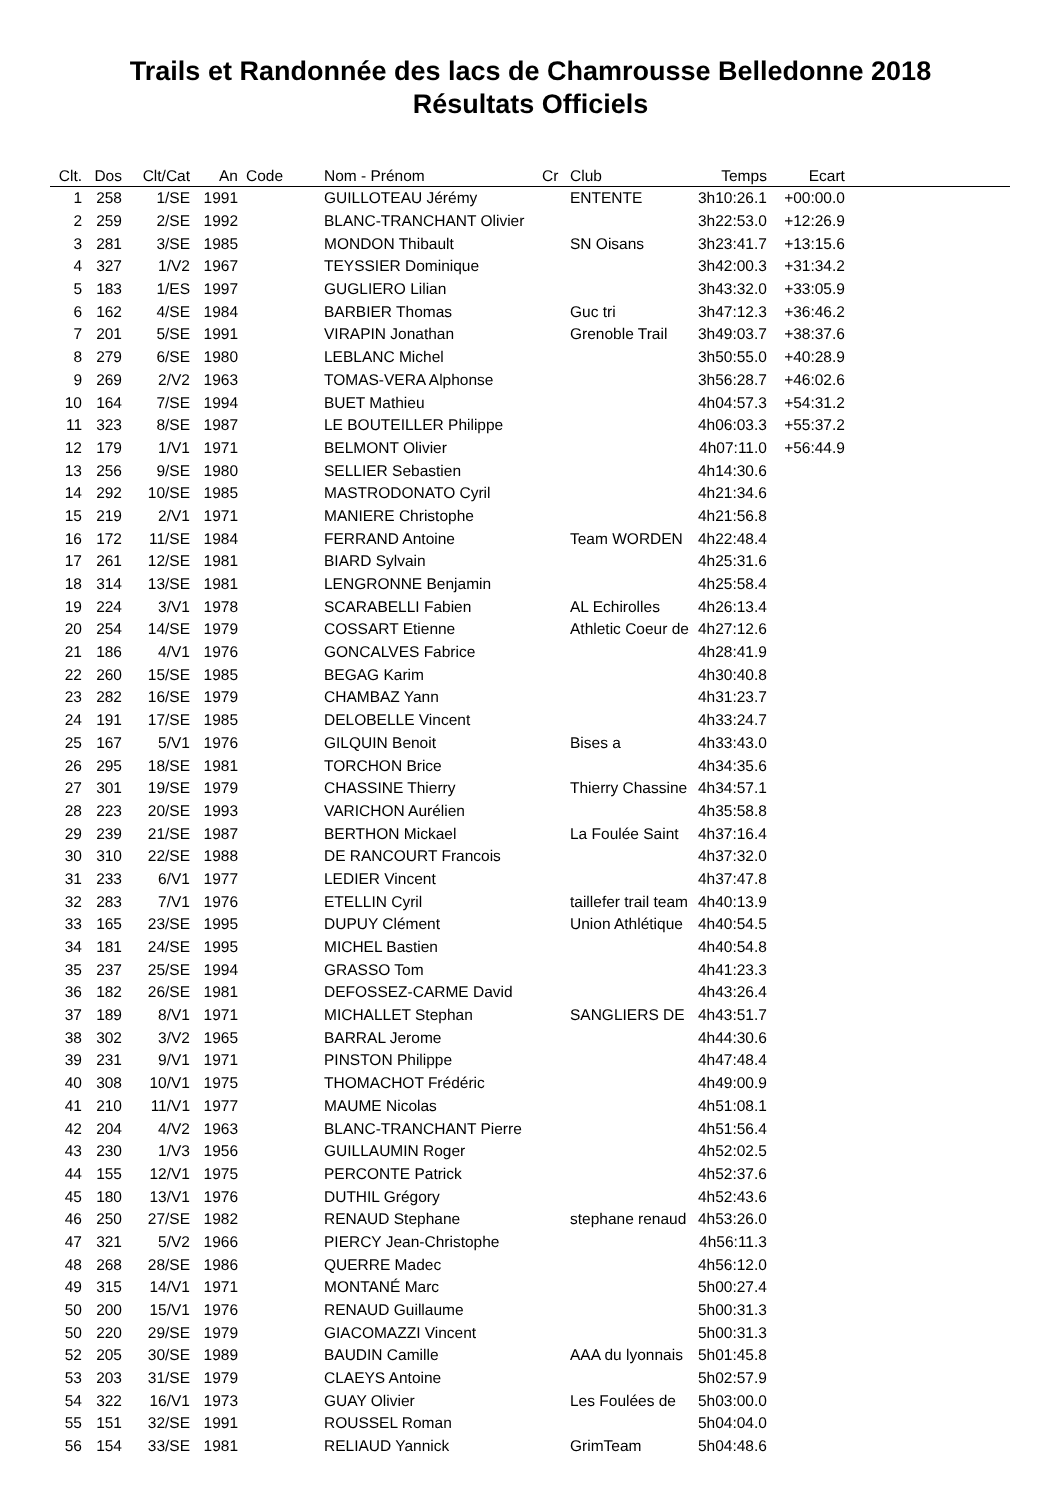Trails et Randonnée des lacs de Chamrousse Belledonne 2018
Résultats Officiels
| Clt. | Dos | Clt/Cat | An | Code | Nom - Prénom | Cr | Club | Temps | Ecart | |
| --- | --- | --- | --- | --- | --- | --- | --- | --- | --- | --- |
| 1 | 258 | 1/SE | 1991 | | GUILLOTEAU Jérémy | | ENTENTE | 3h10:26.1 | +00:00.0 | |
| 2 | 259 | 2/SE | 1992 | | BLANC-TRANCHANT Olivier | | | 3h22:53.0 | +12:26.9 | |
| 3 | 281 | 3/SE | 1985 | | MONDON Thibault | | SN Oisans | 3h23:41.7 | +13:15.6 | |
| 4 | 327 | 1/V2 | 1967 | | TEYSSIER Dominique | | | 3h42:00.3 | +31:34.2 | |
| 5 | 183 | 1/ES | 1997 | | GUGLIERO Lilian | | | 3h43:32.0 | +33:05.9 | |
| 6 | 162 | 4/SE | 1984 | | BARBIER Thomas | | Guc tri | 3h47:12.3 | +36:46.2 | |
| 7 | 201 | 5/SE | 1991 | | VIRAPIN Jonathan | | Grenoble Trail | 3h49:03.7 | +38:37.6 | |
| 8 | 279 | 6/SE | 1980 | | LEBLANC Michel | | | 3h50:55.0 | +40:28.9 | |
| 9 | 269 | 2/V2 | 1963 | | TOMAS-VERA Alphonse | | | 3h56:28.7 | +46:02.6 | |
| 10 | 164 | 7/SE | 1994 | | BUET Mathieu | | | 4h04:57.3 | +54:31.2 | |
| 11 | 323 | 8/SE | 1987 | | LE BOUTEILLER Philippe | | | 4h06:03.3 | +55:37.2 | |
| 12 | 179 | 1/V1 | 1971 | | BELMONT Olivier | | | 4h07:11.0 | +56:44.9 | |
| 13 | 256 | 9/SE | 1980 | | SELLIER Sebastien | | | 4h14:30.6 | | |
| 14 | 292 | 10/SE | 1985 | | MASTRODONATO Cyril | | | 4h21:34.6 | | |
| 15 | 219 | 2/V1 | 1971 | | MANIERE Christophe | | | 4h21:56.8 | | |
| 16 | 172 | 11/SE | 1984 | | FERRAND Antoine | | Team WORDEN | 4h22:48.4 | | |
| 17 | 261 | 12/SE | 1981 | | BIARD Sylvain | | | 4h25:31.6 | | |
| 18 | 314 | 13/SE | 1981 | | LENGRONNE Benjamin | | | 4h25:58.4 | | |
| 19 | 224 | 3/V1 | 1978 | | SCARABELLI Fabien | | AL Echirolles | 4h26:13.4 | | |
| 20 | 254 | 14/SE | 1979 | | COSSART Etienne | | Athletic Coeur de | 4h27:12.6 | | |
| 21 | 186 | 4/V1 | 1976 | | GONCALVES Fabrice | | | 4h28:41.9 | | |
| 22 | 260 | 15/SE | 1985 | | BEGAG Karim | | | 4h30:40.8 | | |
| 23 | 282 | 16/SE | 1979 | | CHAMBAZ Yann | | | 4h31:23.7 | | |
| 24 | 191 | 17/SE | 1985 | | DELOBELLE Vincent | | | 4h33:24.7 | | |
| 25 | 167 | 5/V1 | 1976 | | GILQUIN Benoit | | Bises a | 4h33:43.0 | | |
| 26 | 295 | 18/SE | 1981 | | TORCHON Brice | | | 4h34:35.6 | | |
| 27 | 301 | 19/SE | 1979 | | CHASSINE Thierry | | Thierry Chassine | 4h34:57.1 | | |
| 28 | 223 | 20/SE | 1993 | | VARICHON Aurélien | | | 4h35:58.8 | | |
| 29 | 239 | 21/SE | 1987 | | BERTHON Mickael | | La Foulée Saint | 4h37:16.4 | | |
| 30 | 310 | 22/SE | 1988 | | DE RANCOURT Francois | | | 4h37:32.0 | | |
| 31 | 233 | 6/V1 | 1977 | | LEDIER Vincent | | | 4h37:47.8 | | |
| 32 | 283 | 7/V1 | 1976 | | ETELLIN Cyril | | taillefer trail team | 4h40:13.9 | | |
| 33 | 165 | 23/SE | 1995 | | DUPUY Clément | | Union Athlétique | 4h40:54.5 | | |
| 34 | 181 | 24/SE | 1995 | | MICHEL Bastien | | | 4h40:54.8 | | |
| 35 | 237 | 25/SE | 1994 | | GRASSO Tom | | | 4h41:23.3 | | |
| 36 | 182 | 26/SE | 1981 | | DEFOSSEZ-CARME David | | | 4h43:26.4 | | |
| 37 | 189 | 8/V1 | 1971 | | MICHALLET Stephan | | SANGLIERS DE | 4h43:51.7 | | |
| 38 | 302 | 3/V2 | 1965 | | BARRAL Jerome | | | 4h44:30.6 | | |
| 39 | 231 | 9/V1 | 1971 | | PINSTON Philippe | | | 4h47:48.4 | | |
| 40 | 308 | 10/V1 | 1975 | | THOMACHOT Frédéric | | | 4h49:00.9 | | |
| 41 | 210 | 11/V1 | 1977 | | MAUME Nicolas | | | 4h51:08.1 | | |
| 42 | 204 | 4/V2 | 1963 | | BLANC-TRANCHANT Pierre | | | 4h51:56.4 | | |
| 43 | 230 | 1/V3 | 1956 | | GUILLAUMIN Roger | | | 4h52:02.5 | | |
| 44 | 155 | 12/V1 | 1975 | | PERCONTE Patrick | | | 4h52:37.6 | | |
| 45 | 180 | 13/V1 | 1976 | | DUTHIL Grégory | | | 4h52:43.6 | | |
| 46 | 250 | 27/SE | 1982 | | RENAUD Stephane | | stephane renaud | 4h53:26.0 | | |
| 47 | 321 | 5/V2 | 1966 | | PIERCY Jean-Christophe | | | 4h56:11.3 | | |
| 48 | 268 | 28/SE | 1986 | | QUERRE Madec | | | 4h56:12.0 | | |
| 49 | 315 | 14/V1 | 1971 | | MONTANÉ Marc | | | 5h00:27.4 | | |
| 50 | 200 | 15/V1 | 1976 | | RENAUD Guillaume | | | 5h00:31.3 | | |
| 50 | 220 | 29/SE | 1979 | | GIACOMAZZI Vincent | | | 5h00:31.3 | | |
| 52 | 205 | 30/SE | 1989 | | BAUDIN Camille | | AAA du lyonnais | 5h01:45.8 | | |
| 53 | 203 | 31/SE | 1979 | | CLAEYS Antoine | | | 5h02:57.9 | | |
| 54 | 322 | 16/V1 | 1973 | | GUAY Olivier | | Les Foulées de | 5h03:00.0 | | |
| 55 | 151 | 32/SE | 1991 | | ROUSSEL Roman | | | 5h04:04.0 | | |
| 56 | 154 | 33/SE | 1981 | | RELIAUD Yannick | | GrimTeam | 5h04:48.6 | | |